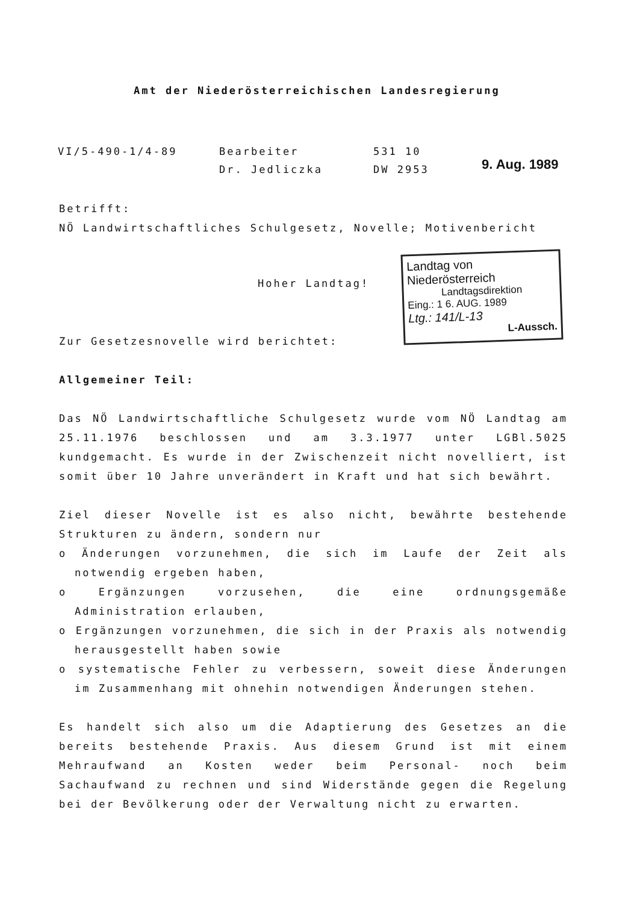Amt der Niederösterreichischen Landesregierung
VI/5-490-1/4-89 Bearbeiter
Dr. Jedliczka
531 10
DW 2953
9. Aug. 1989
Landtag von Niederösterreich
Landtagsdirektion
Eing.: 1 6. AUG. 1989
Ltg.: 141/L-13
L-Aussch.
Betrifft:
NÖ Landwirtschaftliches Schulgesetz, Novelle; Motivenbericht
Hoher Landtag!
Zur Gesetzesnovelle wird berichtet:
Allgemeiner Teil:
Das NÖ Landwirtschaftliche Schulgesetz wurde vom NÖ Landtag am 25.11.1976 beschlossen und am 3.3.1977 unter LGBl.5025 kundgemacht. Es wurde in der Zwischenzeit nicht novelliert, ist somit über 10 Jahre unverändert in Kraft und hat sich bewährt.
Ziel dieser Novelle ist es also nicht, bewährte bestehende Strukturen zu ändern, sondern nur
o Änderungen vorzunehmen, die sich im Laufe der Zeit als notwendig ergeben haben,
o Ergänzungen vorzusehen, die eine ordnungsgemäße Administration erlauben,
o Ergänzungen vorzunehmen, die sich in der Praxis als notwendig herausgestellt haben sowie
o systematische Fehler zu verbessern, soweit diese Änderungen im Zusammenhang mit ohnehin notwendigen Änderungen stehen.
Es handelt sich also um die Adaptierung des Gesetzes an die bereits bestehende Praxis. Aus diesem Grund ist mit einem Mehraufwand an Kosten weder beim Personal- noch beim Sachaufwand zu rechnen und sind Widerstände gegen die Regelung bei der Bevölkerung oder der Verwaltung nicht zu erwarten.